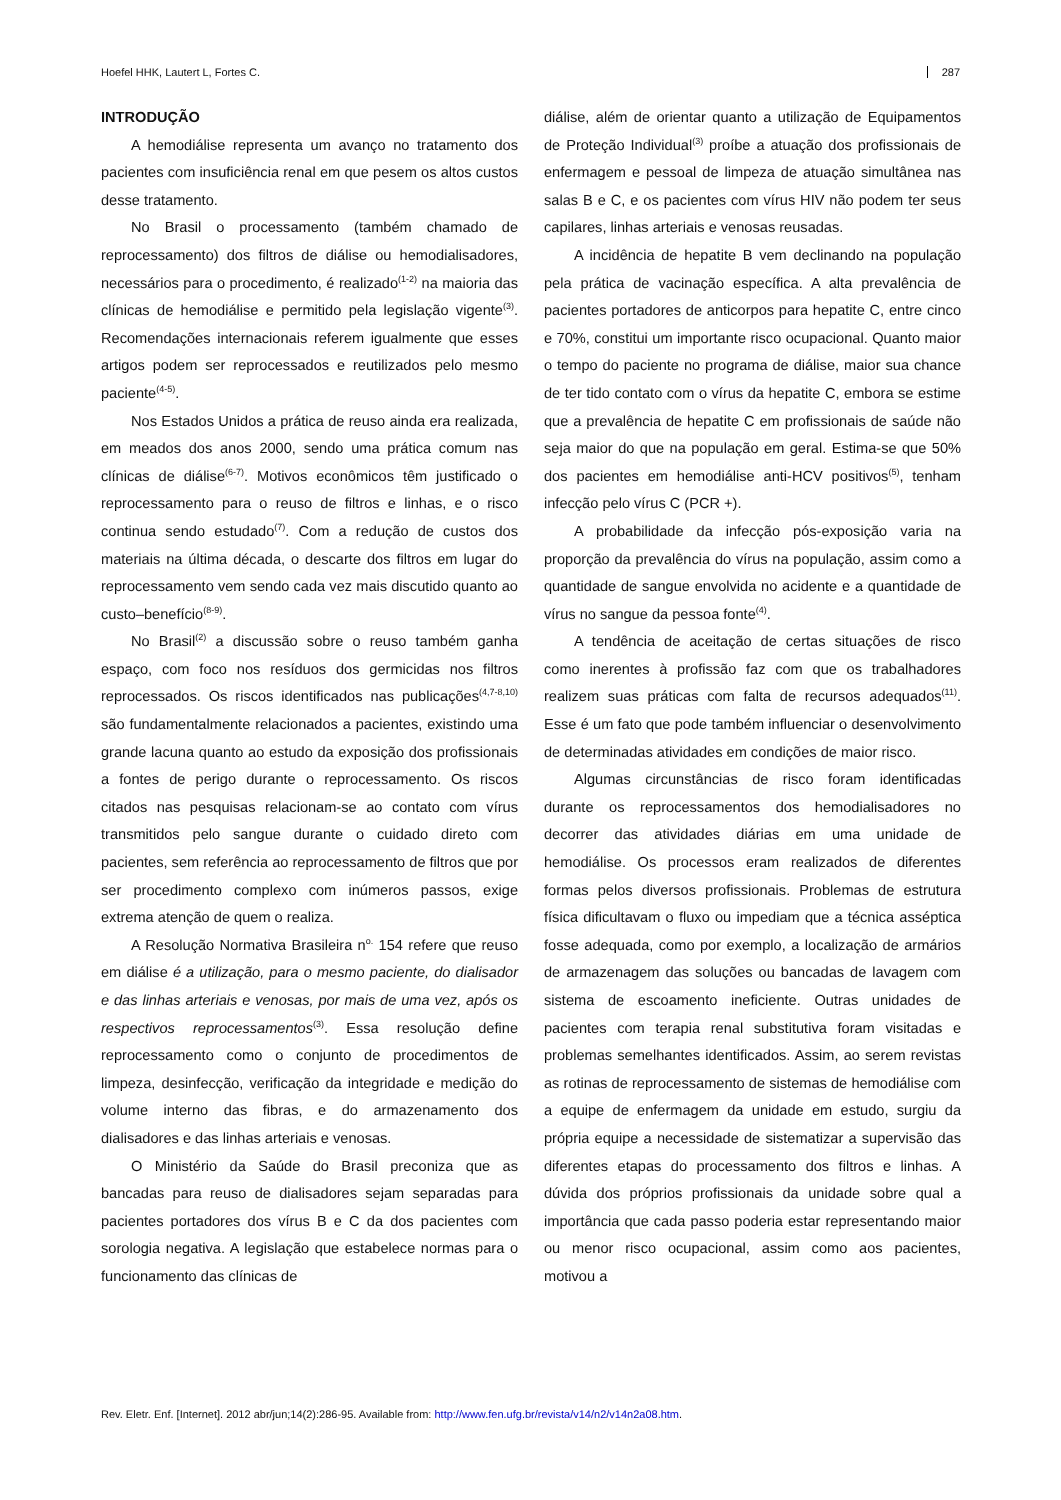Hoefel HHK, Lautert L, Fortes C. 287
INTRODUÇÃO
A hemodiálise representa um avanço no tratamento dos pacientes com insuficiência renal em que pesem os altos custos desse tratamento.
No Brasil o processamento (também chamado de reprocessamento) dos filtros de diálise ou hemodialisadores, necessários para o procedimento, é realizado<sup>(1-2)</sup> na maioria das clínicas de hemodiálise e permitido pela legislação vigente<sup>(3)</sup>. Recomendações internacionais referem igualmente que esses artigos podem ser reprocessados e reutilizados pelo mesmo paciente<sup>(4-5)</sup>.
Nos Estados Unidos a prática de reuso ainda era realizada, em meados dos anos 2000, sendo uma prática comum nas clínicas de diálise<sup>(6-7)</sup>. Motivos econômicos têm justificado o reprocessamento para o reuso de filtros e linhas, e o risco continua sendo estudado<sup>(7)</sup>. Com a redução de custos dos materiais na última década, o descarte dos filtros em lugar do reprocessamento vem sendo cada vez mais discutido quanto ao custo–benefício<sup>(8-9)</sup>.
No Brasil<sup>(2)</sup> a discussão sobre o reuso também ganha espaço, com foco nos resíduos dos germicidas nos filtros reprocessados. Os riscos identificados nas publicações<sup>(4,7-8,10)</sup> são fundamentalmente relacionados a pacientes, existindo uma grande lacuna quanto ao estudo da exposição dos profissionais a fontes de perigo durante o reprocessamento. Os riscos citados nas pesquisas relacionam-se ao contato com vírus transmitidos pelo sangue durante o cuidado direto com pacientes, sem referência ao reprocessamento de filtros que por ser procedimento complexo com inúmeros passos, exige extrema atenção de quem o realiza.
A Resolução Normativa Brasileira n<sup>o.</sup> 154 refere que reuso em diálise é a utilização, para o mesmo paciente, do dialisador e das linhas arteriais e venosas, por mais de uma vez, após os respectivos reprocessamentos<sup>(3)</sup>. Essa resolução define reprocessamento como o conjunto de procedimentos de limpeza, desinfecção, verificação da integridade e medição do volume interno das fibras, e do armazenamento dos dialisadores e das linhas arteriais e venosas.
O Ministério da Saúde do Brasil preconiza que as bancadas para reuso de dialisadores sejam separadas para pacientes portadores dos vírus B e C da dos pacientes com sorologia negativa. A legislação que estabelece normas para o funcionamento das clínicas de
diálise, além de orientar quanto a utilização de Equipamentos de Proteção Individual<sup>(3)</sup> proíbe a atuação dos profissionais de enfermagem e pessoal de limpeza de atuação simultânea nas salas B e C, e os pacientes com vírus HIV não podem ter seus capilares, linhas arteriais e venosas reusadas.
A incidência de hepatite B vem declinando na população pela prática de vacinação específica. A alta prevalência de pacientes portadores de anticorpos para hepatite C, entre cinco e 70%, constitui um importante risco ocupacional. Quanto maior o tempo do paciente no programa de diálise, maior sua chance de ter tido contato com o vírus da hepatite C, embora se estime que a prevalência de hepatite C em profissionais de saúde não seja maior do que na população em geral. Estima-se que 50% dos pacientes em hemodiálise anti-HCV positivos<sup>(5)</sup>, tenham infecção pelo vírus C (PCR +).
A probabilidade da infecção pós-exposição varia na proporção da prevalência do vírus na população, assim como a quantidade de sangue envolvida no acidente e a quantidade de vírus no sangue da pessoa fonte<sup>(4)</sup>.
A tendência de aceitação de certas situações de risco como inerentes à profissão faz com que os trabalhadores realizem suas práticas com falta de recursos adequados<sup>(11)</sup>. Esse é um fato que pode também influenciar o desenvolvimento de determinadas atividades em condições de maior risco.
Algumas circunstâncias de risco foram identificadas durante os reprocessamentos dos hemodialisadores no decorrer das atividades diárias em uma unidade de hemodiálise. Os processos eram realizados de diferentes formas pelos diversos profissionais. Problemas de estrutura física dificultavam o fluxo ou impediam que a técnica asséptica fosse adequada, como por exemplo, a localização de armários de armazenagem das soluções ou bancadas de lavagem com sistema de escoamento ineficiente. Outras unidades de pacientes com terapia renal substitutiva foram visitadas e problemas semelhantes identificados. Assim, ao serem revistas as rotinas de reprocessamento de sistemas de hemodiálise com a equipe de enfermagem da unidade em estudo, surgiu da própria equipe a necessidade de sistematizar a supervisão das diferentes etapas do processamento dos filtros e linhas. A dúvida dos próprios profissionais da unidade sobre qual a importância que cada passo poderia estar representando maior ou menor risco ocupacional, assim como aos pacientes, motivou a
Rev. Eletr. Enf. [Internet]. 2012 abr/jun;14(2):286-95. Available from: http://www.fen.ufg.br/revista/v14/n2/v14n2a08.htm.